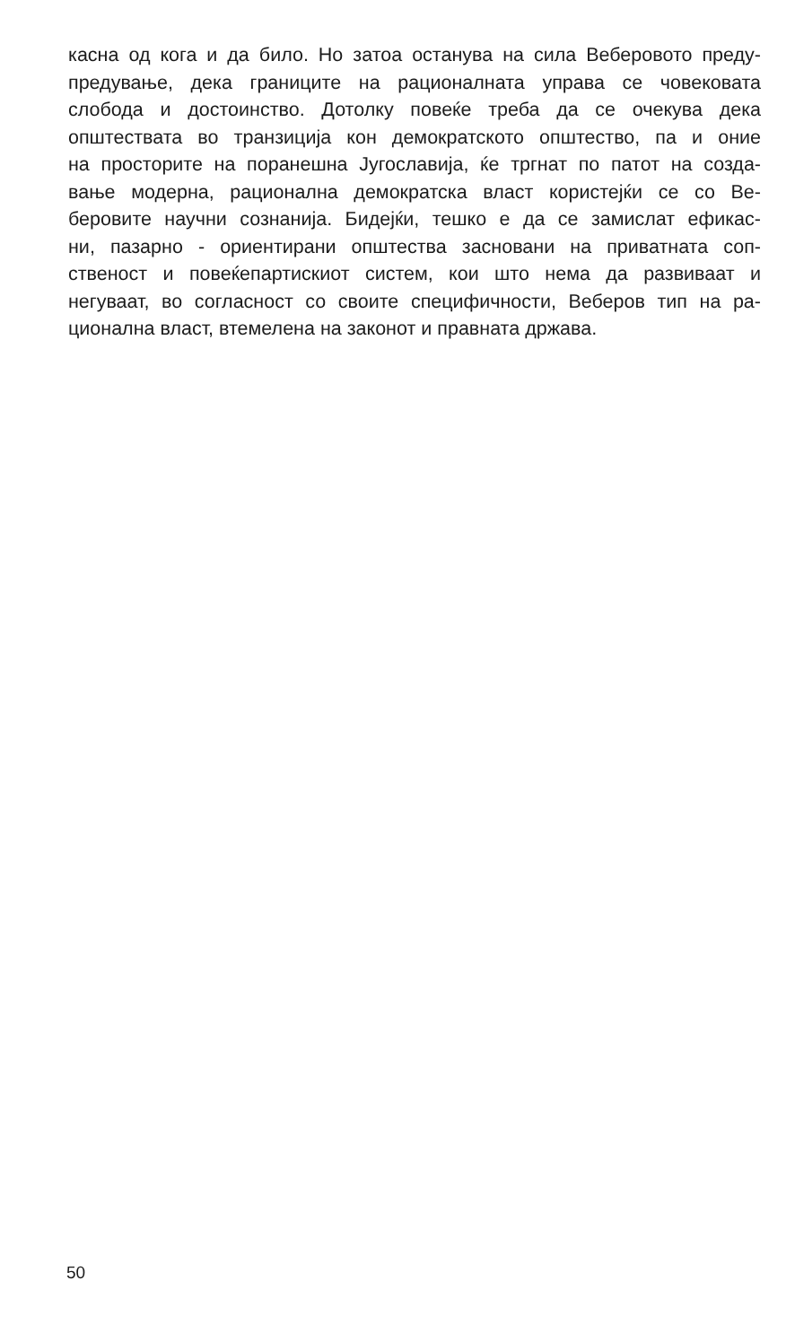касна од кога и да било. Но затоа останува на сила Веберовото преду-
предување, дека границите на рационалната управа се човековата
слобода и достоинство. Дотолку повеќе треба да се очекува дека
општествата во транзиција кон демократското општество, па и оние
на просторите на поранешна Југославија, ќе тргнат по патот на созда-
вање модерна, рационална демократска власт користејќи се со Ве-
беровите научни сознанија. Бидејќи, тешко е да се замислат ефикас-
ни, пазарно - ориентирани општества засновани на приватната соп-
ственост и повеќепартискиот систем, кои што нема да развиваат и
негуваат, во согласност со своите специфичности, Веберов тип на ра-
ционална власт, втемелена на законот и правната држава.
50